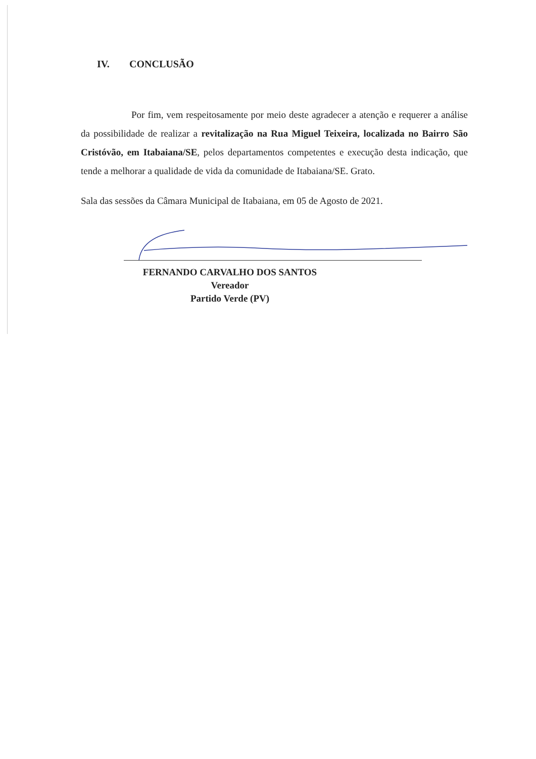IV. CONCLUSÃO
Por fim, vem respeitosamente por meio deste agradecer a atenção e requerer a análise da possibilidade de realizar a revitalização na Rua Miguel Teixeira, localizada no Bairro São Cristóvão, em Itabaiana/SE, pelos departamentos competentes e execução desta indicação, que tende a melhorar a qualidade de vida da comunidade de Itabaiana/SE. Grato.
Sala das sessões da Câmara Municipal de Itabaiana, em 05 de Agosto de 2021.
FERNANDO CARVALHO DOS SANTOS
Vereador
Partido Verde (PV)